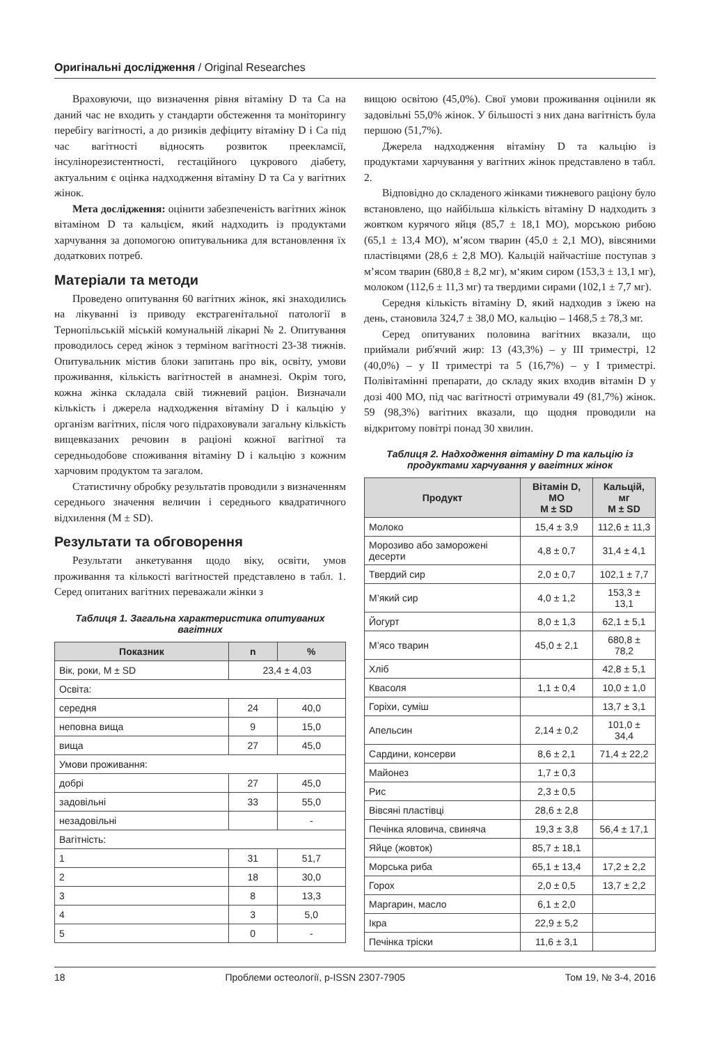Оригінальні дослідження / Original Researches
Враховуючи, що визначення рівня вітаміну D та Са на даний час не входить у стандарти обстеження та моніторингу перебігу вагітності, а до ризиків дефіциту вітаміну D і Са під час вагітності відносять розвиток преекламсії, інсулінорезистентності, гестаційного цукрового діабету, актуальним є оцінка надходження вітаміну D та Са у вагітних жінок.
Мета дослідження: оцінити забезпеченість вагітних жінок вітаміном D та кальцієм, який надходить із продуктами харчування за допомогою опитувальника для встановлення їх додаткових потреб.
Матеріали та методи
Проведено опитування 60 вагітних жінок, які знаходились на лікуванні із приводу екстрагенітальної патології в Тернопільській міській комунальній лікарні № 2. Опитування проводилось серед жінок з терміном вагітності 23-38 тижнів. Опитувальник містив блоки запитань про вік, освіту, умови проживання, кількість вагітностей в анамнезі. Окрім того, кожна жінка складала свій тижневий раціон. Визначали кількість і джерела надходження вітаміну D і кальцію у організм вагітних, після чого підраховували загальну кількість вищевказаних речовин в раціоні кожної вагітної та середньодобове споживання вітаміну D і кальцію з кожним харчовим продуктом та загалом.
Статистичну обробку результатів проводили з визначенням середнього значення величин і середнього квадратичного відхилення (M ± SD).
Результати та обговорення
Результати анкетування щодо віку, освіти, умов проживання та кількості вагітностей представлено в табл. 1. Серед опитаних вагітних переважали жінки з
Таблиця 1. Загальна характеристика опитуваних вагітних
| Показник | n | % |
| --- | --- | --- |
| Вік, роки, M ± SD | 23,4 ± 4,03 | |
| Освіта: | | |
| середня | 24 | 40,0 |
| неповна вища | 9 | 15,0 |
| вища | 27 | 45,0 |
| Умови проживання: | | |
| добрі | 27 | 45,0 |
| задовільні | 33 | 55,0 |
| незадовільні | | - |
| Вагітність: | | |
| 1 | 31 | 51,7 |
| 2 | 18 | 30,0 |
| 3 | 8 | 13,3 |
| 4 | 3 | 5,0 |
| 5 | 0 | - |
вищою освітою (45,0%). Свої умови проживання оцінили як задовільні 55,0% жінок. У більшості з них дана вагітність була першою (51,7%).
Джерела надходження вітаміну D та кальцію із продуктами харчування у вагітних жінок представлено в табл. 2.
Відповідно до складеного жінками тижневого раціону було встановлено, що найбільша кількість вітаміну D надходить з жовтком курячого яйця (85,7 ± 18,1 МО), морською рибою (65,1 ± 13,4 МО), м’ясом тварин (45,0 ± 2,1 МО), вівсяними пластівцями (28,6 ± 2,8 МО). Кальцій найчастіше поступав з м’ясом тварин (680,8 ± 8,2 мг), м‘яким сиром (153,3 ± 13,1 мг), молоком (112,6 ± 11,3 мг) та твердими сирами (102,1 ± 7,7 мг).
Середня кількість вітаміну D, який надходив з їжею на день, становила 324,7 ± 38,0 МО, кальцію – 1468,5 ± 78,3 мг.
Серед опитуваних половина вагітних вказали, що приймали риб'ячий жир: 13 (43,3%) – у III триместрі, 12 (40,0%) – у II триместрі та 5 (16,7%) – у I триместрі. Полівітамінні препарати, до складу яких входив вітамін D у дозі 400 МО, під час вагітності отримували 49 (81,7%) жінок. 59 (98,3%) вагітних вказали, що щодня проводили на відкритому повітрі понад 30 хвилин.
Таблиця 2. Надходження вітаміну D та кальцію із продуктами харчування у вагітних жінок
| Продукт | Вітамін D, МО M ± SD | Кальцій, мг M ± SD |
| --- | --- | --- |
| Молоко | 15,4 ± 3,9 | 112,6 ± 11,3 |
| Морозиво або заморожені десерти | 4,8 ± 0,7 | 31,4 ± 4,1 |
| Твердий сир | 2,0 ± 0,7 | 102,1 ± 7,7 |
| М’який сир | 4,0 ± 1,2 | 153,3 ± 13,1 |
| Йогурт | 8,0 ± 1,3 | 62,1 ± 5,1 |
| М’ясо тварин | 45,0 ± 2,1 | 680,8 ± 78,2 |
| Хліб | | 42,8 ± 5,1 |
| Квасоля | 1,1 ± 0,4 | 10,0 ± 1,0 |
| Горіхи, суміш | | 13,7 ± 3,1 |
| Апельсин | 2,14 ± 0,2 | 101,0 ± 34,4 |
| Сардини, консерви | 8,6 ± 2,1 | 71,4 ± 22,2 |
| Майонез | 1,7 ± 0,3 | |
| Рис | 2,3 ± 0,5 | |
| Вівсяні пластівці | 28,6 ± 2,8 | |
| Печінка яловича, свиняча | 19,3 ± 3,8 | 56,4 ± 17,1 |
| Яйце (жовток) | 85,7 ± 18,1 | |
| Морська риба | 65,1 ± 13,4 | 17,2 ± 2,2 |
| Горох | 2,0 ± 0,5 | 13,7 ± 2,2 |
| Маргарин, масло | 6,1 ± 2,0 | |
| Ікра | 22,9 ± 5,2 | |
| Печінка тріски | 11,6 ± 3,1 | |
18 Проблеми остеології, p-ISSN 2307-7905 Том 19, № 3-4, 2016